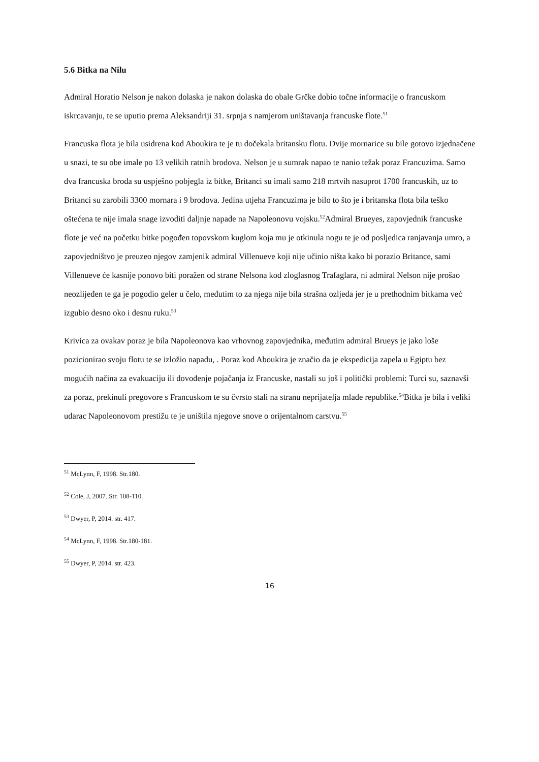5.6 Bitka na Nilu
Admiral Horatio Nelson je nakon dolaska je nakon dolaska do obale Grčke dobio točne informacije o francuskom iskrcavanju, te se uputio prema Aleksandriji 31. srpnja s namjerom uništavanja francuske flote.<sup>51</sup>
Francuska flota je bila usidrena kod Aboukira te je tu dočekala britansku flotu. Dvije mornarice su bile gotovo izjednačene u snazi, te su obe imale po 13 velikih ratnih brodova. Nelson je u sumrak napao te nanio težak poraz Francuzima. Samo dva francuska broda su uspješno pobjegla iz bitke, Britanci su imali samo 218 mrtvih nasuprot 1700 francuskih, uz to Britanci su zarobili 3300 mornara i 9 brodova. Jedina utjeha Francuzima je bilo to što je i britanska flota bila teško oštećena te nije imala snage izvoditi daljnje napade na Napoleonovu vojsku.<sup>52</sup>Admiral Brueyes, zapovjednik francuske flote je već na početku bitke pogođen topovskom kuglom koja mu je otkinula nogu te je od posljedica ranjavanja umro, a zapovjedništvo je preuzeo njegov zamjenik admiral Villenueve koji nije učinio ništa kako bi porazio Britance, sami Villenueve će kasnije ponovo biti poražen od strane Nelsona kod zloglasnog Trafaglara, ni admiral Nelson nije prošao neozlijeđen te ga je pogodio geler u čelo, međutim to za njega nije bila strašna ozljeda jer je u prethodnim bitkama već izgubio desno oko i desnu ruku.<sup>53</sup>
Krivica za ovakav poraz je bila Napoleonova kao vrhovnog zapovjednika, međutim admiral Brueys je jako loše pozicionirao svoju flotu te se izložio napadu, . Poraz kod Aboukira je značio da je ekspedicija zapela u Egiptu bez mogućih načina za evakuaciju ili dovođenje pojačanja iz Francuske, nastali su još i politički problemi: Turci su, saznavši za poraz, prekinuli pregovore s Francuskom te su čvrsto stali na stranu neprijatelja mlade republike.<sup>54</sup>Bitka je bila i veliki udarac Napoleonovom prestižu te je uništila njegove snove o orijentalnom carstvu.<sup>55</sup>
<sup>51</sup> McLynn, F, 1998. Str.180.
<sup>52</sup> Cole, J, 2007. Str. 108-110.
<sup>53</sup> Dwyer, P, 2014. str. 417.
<sup>54</sup> McLynn, F, 1998. Str.180-181.
<sup>55</sup> Dwyer, P, 2014. str. 423.
16